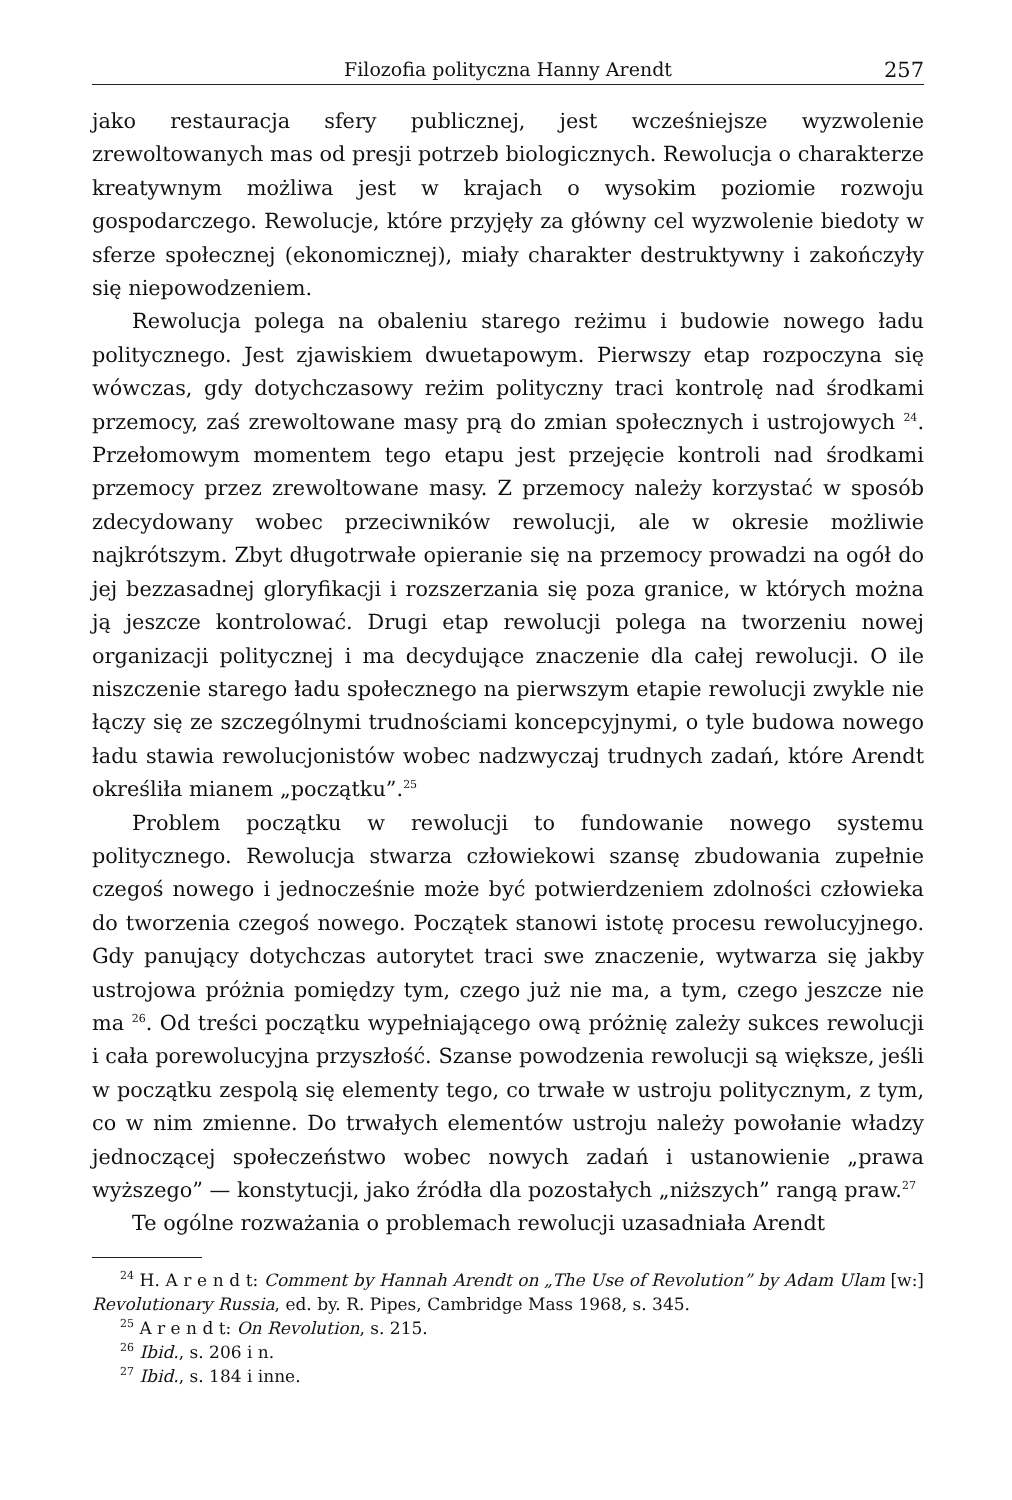Filozofia polityczna Hanny Arendt 257
jako restauracja sfery publicznej, jest wcześniejsze wyzwolenie zrewoltowanych mas od presji potrzeb biologicznych. Rewolucja o charakterze kreatywnym możliwa jest w krajach o wysokim poziomie rozwoju gospodarczego. Rewolucje, które przyjęły za główny cel wyzwolenie biedoty w sferze społecznej (ekonomicznej), miały charakter destruktywny i zakończyły się niepowodzeniem.
Rewolucja polega na obaleniu starego reżimu i budowie nowego ładu politycznego. Jest zjawiskiem dwuetapowym. Pierwszy etap rozpoczyna się wówczas, gdy dotychczasowy reżim polityczny traci kontrolę nad środkami przemocy, zaś zrewoltowane masy prą do zmian społecznych i ustrojowych <sup>24</sup>. Przełomowym momentem tego etapu jest przejęcie kontroli nad środkami przemocy przez zrewoltowane masy. Z przemocy należy korzystać w sposób zdecydowany wobec przeciwników rewolucji, ale w okresie możliwie najkrótszym. Zbyt długotrwałe opieranie się na przemocy prowadzi na ogół do jej bezzasadnej gloryfikacji i rozszerzania się poza granice, w których można ją jeszcze kontrolować. Drugi etap rewolucji polega na tworzeniu nowej organizacji politycznej i ma decydujące znaczenie dla całej rewolucji. O ile niszczenie starego ładu społecznego na pierwszym etapie rewolucji zwykle nie łączy się ze szczególnymi trudnościami koncepcyjnymi, o tyle budowa nowego ładu stawia rewolucjonistów wobec nadzwyczaj trudnych zadań, które Arendt określiła mianem „początku”.<sup>25</sup>
Problem początku w rewolucji to fundowanie nowego systemu politycznego. Rewolucja stwarza człowiekowi szansę zbudowania zupełnie czegoś nowego i jednocześnie może być potwierdzeniem zdolności człowieka do tworzenia czegoś nowego. Początek stanowi istotę procesu rewolucyjnego. Gdy panujący dotychczas autorytet traci swe znaczenie, wytwarza się jakby ustrojowa próżnia pomiędzy tym, czego już nie ma, a tym, czego jeszcze nie ma <sup>26</sup>. Od treści początku wypełniającego ową próżnię zależy sukces rewolucji i cała porewolucyjna przyszłość. Szanse powodzenia rewolucji są większe, jeśli w początku zespolą się elementy tego, co trwałe w ustroju politycznym, z tym, co w nim zmienne. Do trwałych elementów ustroju należy powołanie władzy jednoczącej społeczeństwo wobec nowych zadań i ustanowienie „prawa wyższego” — konstytucji, jako źródła dla pozostałych „niższych” rangą praw.<sup>27</sup>
Te ogólne rozważania o problemach rewolucji uzasadniała Arendt
<sup>24</sup> H. A r e n d t: Comment by Hannah Arendt on „The Use of Revolution” by Adam Ulam [w:] Revolutionary Russia, ed. by. R. Pipes, Cambridge Mass 1968, s. 345.
<sup>25</sup> A r e n d t: On Revolution, s. 215.
<sup>26</sup> Ibid., s. 206 i n.
<sup>27</sup> Ibid., s. 184 i inne.